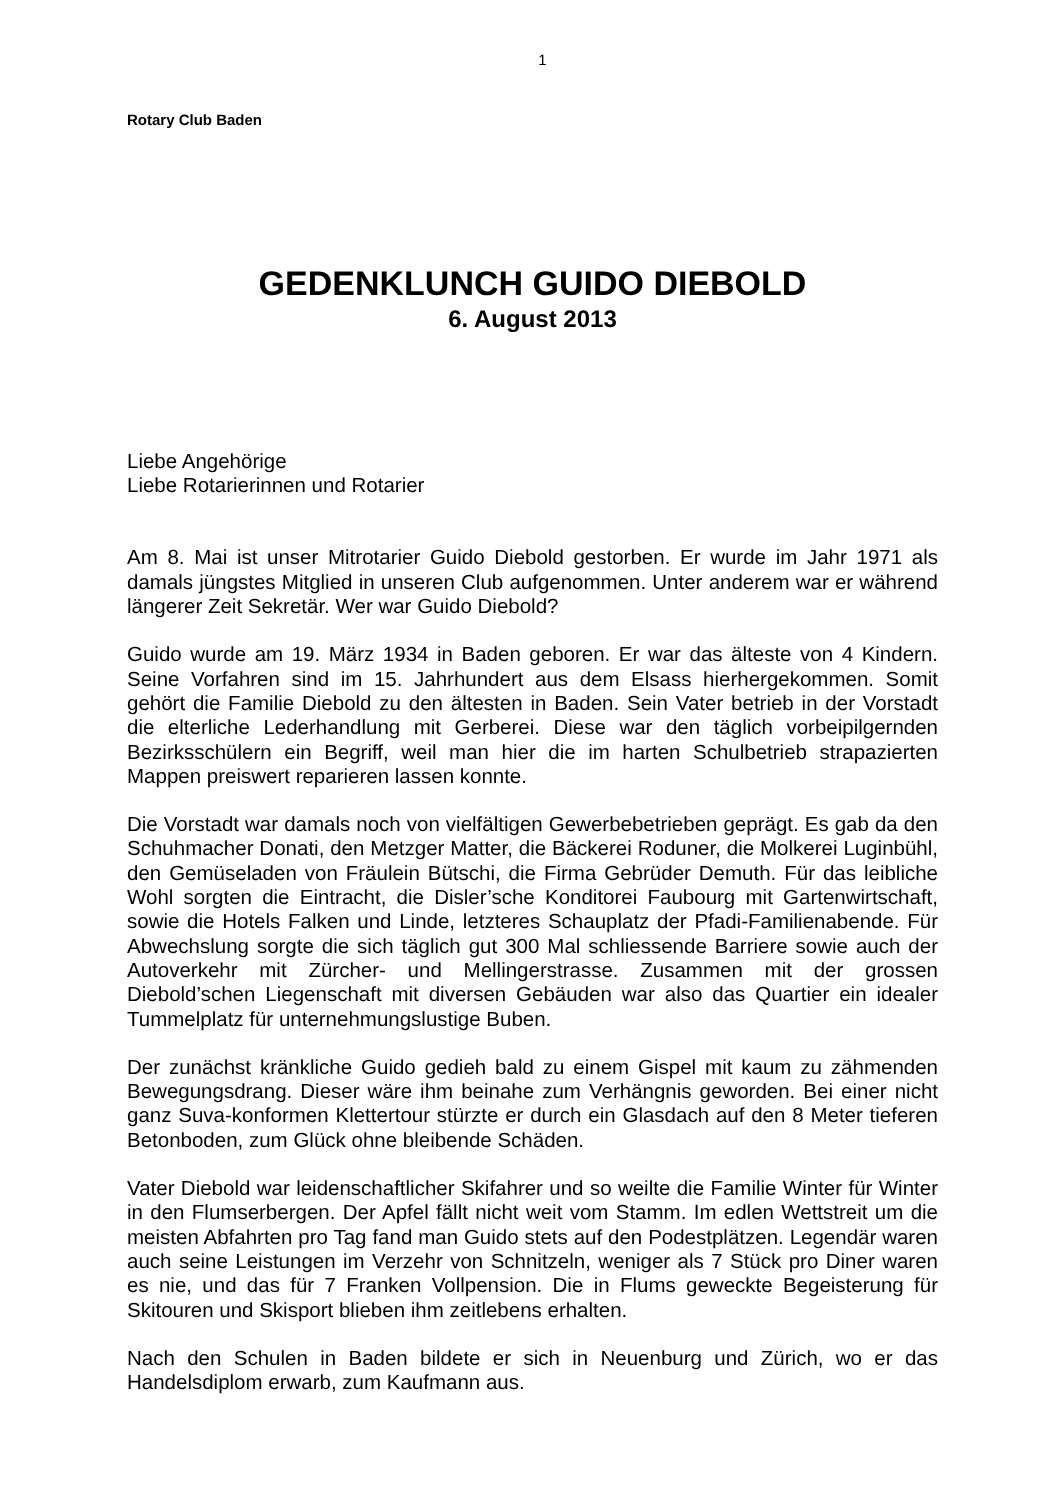1
Rotary Club Baden
GEDENKLUNCH GUIDO DIEBOLD
6. August 2013
Liebe Angehörige
Liebe Rotarierinnen und Rotarier
Am 8. Mai ist unser Mitrotarier Guido Diebold gestorben. Er wurde im Jahr 1971 als damals jüngstes Mitglied in unseren Club aufgenommen. Unter anderem war er während längerer Zeit Sekretär. Wer war Guido Diebold?
Guido wurde am 19. März 1934 in Baden geboren. Er war das älteste von 4 Kindern. Seine Vorfahren sind im 15. Jahrhundert aus dem Elsass hierhergekommen. Somit gehört die Familie Diebold zu den ältesten in Baden. Sein Vater betrieb in der Vorstadt die elterliche Lederhandlung mit Gerberei. Diese war den täglich vorbeipilgernden Bezirksschülern ein Begriff, weil man hier die im harten Schulbetrieb strapazierten Mappen preiswert reparieren lassen konnte.
Die Vorstadt war damals noch von vielfältigen Gewerbebetrieben geprägt. Es gab da den Schuhmacher Donati, den Metzger Matter, die Bäckerei Roduner, die Molkerei Luginbühl, den Gemüseladen von Fräulein Bütschi, die Firma Gebrüder Demuth. Für das leibliche Wohl sorgten die Eintracht, die Disler’sche Konditorei Faubourg mit Gartenwirtschaft, sowie die Hotels Falken und Linde, letzteres Schauplatz der Pfadi-Familienabende. Für Abwechslung sorgte die sich täglich gut 300 Mal schliessende Barriere sowie auch der Autoverkehr mit Zürcher- und Mellingerstrasse. Zusammen mit der grossen Diebold’schen Liegenschaft mit diversen Gebäuden war also das Quartier ein idealer Tummelplatz für unternehmungslustige Buben.
Der zunächst kränkliche Guido gedieh bald zu einem Gispel mit kaum zu zähmenden Bewegungsdrang. Dieser wäre ihm beinahe zum Verhängnis geworden. Bei einer nicht ganz Suva-konformen Klettertour stürzte er durch ein Glasdach auf den 8 Meter tieferen Betonboden, zum Glück ohne bleibende Schäden.
Vater Diebold war leidenschaftlicher Skifahrer und so weilte die Familie Winter für Winter in den Flumserbergen. Der Apfel fällt nicht weit vom Stamm. Im edlen Wettstreit um die meisten Abfahrten pro Tag fand man Guido stets auf den Podestplätzen. Legendär waren auch seine Leistungen im Verzehr von Schnitzeln, weniger als 7 Stück pro Diner waren es nie, und das für 7 Franken Vollpension. Die in Flums geweckte Begeisterung für Skitouren und Skisport blieben ihm zeitlebens erhalten.
Nach den Schulen in Baden bildete er sich in Neuenburg und Zürich, wo er das Handelsdiplom erwarb, zum Kaufmann aus.